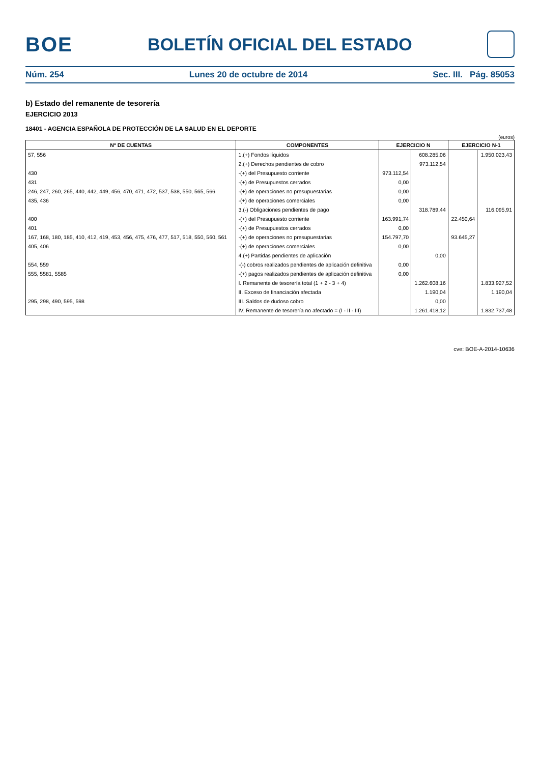BOE
BOLETÍN OFICIAL DEL ESTADO
Núm. 254 Lunes 20 de octubre de 2014 Sec. III. Pág. 85053
b) Estado del remanente de tesorería
EJERCICIO 2013
18401 - AGENCIA ESPAÑOLA DE PROTECCIÓN DE LA SALUD EN EL DEPORTE
(euros)
| Nº DE CUENTAS | COMPONENTES | EJERCICIO N | | EJERCICIO N-1 | |
| --- | --- | --- | --- | --- | --- |
| 57, 556 | 1.(+) Fondos líquidos | | 608.285,06 | | 1.950.023,43 |
| | 2.(+) Derechos pendientes de cobro | | 973.112,54 | | |
| 430 | -(+) del Presupuesto corriente | 973.112,54 | | | |
| 431 | -(+) de Presupuestos cerrados | 0,00 | | | |
| 246, 247, 260, 265, 440, 442, 449, 456, 470, 471, 472, 537, 538, 550, 565, 566 | -(+) de operaciones no presupuestarias | 0,00 | | | |
| 435, 436 | -(+) de operaciones comerciales | 0,00 | | | |
| | 3.(-) Obligaciones pendientes de pago | | 318.789,44 | | 116.095,91 |
| 400 | -(+) del Presupuesto corriente | 163.991,74 | | 22.450,64 | |
| 401 | -(+) de Presupuestos cerrados | 0,00 | | | |
| 167, 168, 180, 185, 410, 412, 419, 453, 456, 475, 476, 477, 517, 518, 550, 560, 561 | -(+) de operaciones no presupuestarias | 154.797,70 | | 93.645,27 | |
| 405, 406 | -(+) de operaciones comerciales | 0,00 | | | |
| | 4.(+) Partidas pendientes de aplicación | | 0,00 | | |
| 554, 559 | -(-) cobros realizados pendientes de aplicación definitiva | 0,00 | | | |
| 555, 5581, 5585 | -(+) pagos realizados pendientes de aplicación definitiva | 0,00 | | | |
| | I. Remanente de tesorería total (1 + 2 - 3 + 4) | | 1.262.608,16 | | 1.833.927,52 |
| | II. Exceso de financiación afectada | | 1.190,04 | | 1.190,04 |
| 295, 298, 490, 595, 598 | III. Saldos de dudoso cobro | | 0,00 | | |
| | IV. Remanente de tesorería no afectado = (I - II - III) | | 1.261.418,12 | | 1.832.737,48 |
cve: BOE-A-2014-10636